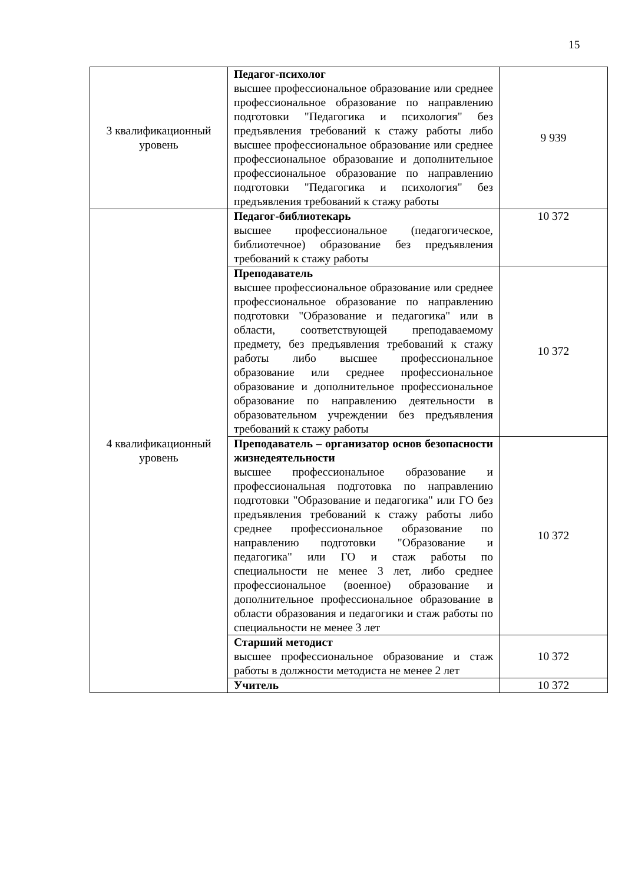15
| 3 квалификационный уровень | Педагог-психолог высшее профессиональное образование или среднее профессиональное образование по направлению подготовки "Педагогика и психология" без предъявления требований к стажу работы либо высшее профессиональное образование или среднее профессиональное образование и дополнительное профессиональное образование по направлению подготовки "Педагогика и психология" без предъявления требований к стажу работы | 9 939 |
| 4 квалификационный уровень | Педагог-библиотекарь высшее профессиональное (педагогическое, библиотечное) образование без предъявления требований к стажу работы | 10 372 |
| | Преподаватель высшее профессиональное образование или среднее профессиональное образование по направлению подготовки "Образование и педагогика" или в области, соответствующей преподаваемому предмету, без предъявления требований к стажу работы либо высшее профессиональное образование или среднее профессиональное образование и дополнительное профессиональное образование по направлению деятельности в образовательном учреждении без предъявления требований к стажу работы | 10 372 |
| | Преподаватель – организатор основ безопасности жизнедеятельности высшее профессиональное образование и профессиональная подготовка по направлению подготовки "Образование и педагогика" или ГО без предъявления требований к стажу работы либо среднее профессиональное образование по направлению подготовки "Образование и педагогика" или ГО и стаж работы по специальности не менее 3 лет, либо среднее профессиональное (военное) образование и дополнительное профессиональное образование в области образования и педагогики и стаж работы по специальности не менее 3 лет | 10 372 |
| | Старший методист высшее профессиональное образование и стаж работы в должности методиста не менее 2 лет | 10 372 |
| | Учитель | 10 372 |